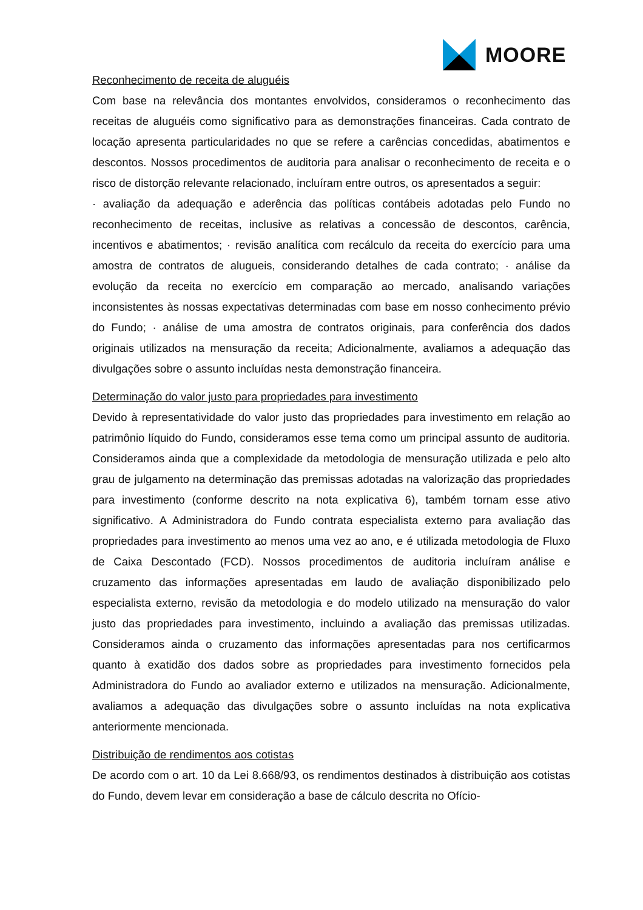MOORE
Reconhecimento de receita de aluguéis
Com base na relevância dos montantes envolvidos, consideramos o reconhecimento das receitas de aluguéis como significativo para as demonstrações financeiras. Cada contrato de locação apresenta particularidades no que se refere a carências concedidas, abatimentos e descontos. Nossos procedimentos de auditoria para analisar o reconhecimento de receita e o risco de distorção relevante relacionado, incluíram entre outros, os apresentados a seguir:
· avaliação da adequação e aderência das políticas contábeis adotadas pelo Fundo no reconhecimento de receitas, inclusive as relativas a concessão de descontos, carência, incentivos e abatimentos; · revisão analítica com recálculo da receita do exercício para uma amostra de contratos de alugueis, considerando detalhes de cada contrato; · análise da evolução da receita no exercício em comparação ao mercado, analisando variações inconsistentes às nossas expectativas determinadas com base em nosso conhecimento prévio do Fundo; · análise de uma amostra de contratos originais, para conferência dos dados originais utilizados na mensuração da receita; Adicionalmente, avaliamos a adequação das divulgações sobre o assunto incluídas nesta demonstração financeira.
Determinação do valor justo para propriedades para investimento
Devido à representatividade do valor justo das propriedades para investimento em relação ao patrimônio líquido do Fundo, consideramos esse tema como um principal assunto de auditoria. Consideramos ainda que a complexidade da metodologia de mensuração utilizada e pelo alto grau de julgamento na determinação das premissas adotadas na valorização das propriedades para investimento (conforme descrito na nota explicativa 6), também tornam esse ativo significativo. A Administradora do Fundo contrata especialista externo para avaliação das propriedades para investimento ao menos uma vez ao ano, e é utilizada metodologia de Fluxo de Caixa Descontado (FCD). Nossos procedimentos de auditoria incluíram análise e cruzamento das informações apresentadas em laudo de avaliação disponibilizado pelo especialista externo, revisão da metodologia e do modelo utilizado na mensuração do valor justo das propriedades para investimento, incluindo a avaliação das premissas utilizadas. Consideramos ainda o cruzamento das informações apresentadas para nos certificarmos quanto à exatidão dos dados sobre as propriedades para investimento fornecidos pela Administradora do Fundo ao avaliador externo e utilizados na mensuração. Adicionalmente, avaliamos a adequação das divulgações sobre o assunto incluídas na nota explicativa anteriormente mencionada.
Distribuição de rendimentos aos cotistas
De acordo com o art. 10 da Lei 8.668/93, os rendimentos destinados à distribuição aos cotistas do Fundo, devem levar em consideração a base de cálculo descrita no Ofício-